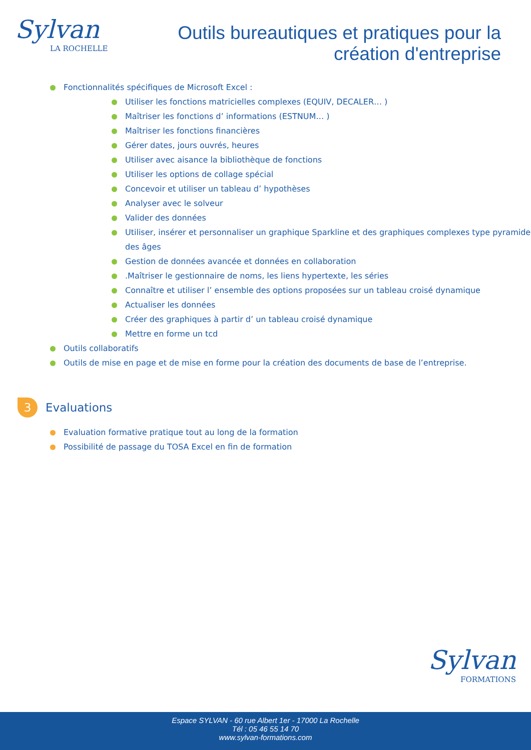Sylvan
LA ROCHELLE
Outils bureautiques et pratiques pour la
création d'entreprise
Fonctionnalités spécifiques de Microsoft Excel :
Utiliser les fonctions matricielles complexes (EQUIV, DECALER… )
Maîtriser les fonctions d’ informations (ESTNUM… )
Maîtriser les fonctions financières
Gérer dates, jours ouvrés, heures
Utiliser avec aisance la bibliothèque de fonctions
Utiliser les options de collage spécial
Concevoir et utiliser un tableau d’ hypothèses
Analyser avec le solveur
Valider des données
Utiliser, insérer et personnaliser un graphique Sparkline et des graphiques complexes type pyramide des âges
Gestion de données avancée et données en collaboration
.Maîtriser le gestionnaire de noms, les liens hypertexte, les séries
Connaître et utiliser l’ ensemble des options proposées sur un tableau croisé dynamique
Actualiser les données
Créer des graphiques à partir d’ un tableau croisé dynamique
Mettre en forme un tcd
Outils collaboratifs
Outils de mise en page et de mise en forme pour la création des documents de base de l’entreprise.
3
Evaluations
Evaluation formative pratique tout au long de la formation
Possibilité de passage du TOSA Excel en fin de formation
Sylvan
FORMATIONS
Espace SYLVAN - 60 rue Albert 1er - 17000 La Rochelle
Tél : 05 46 55 14 70
www.sylvan-formations.com